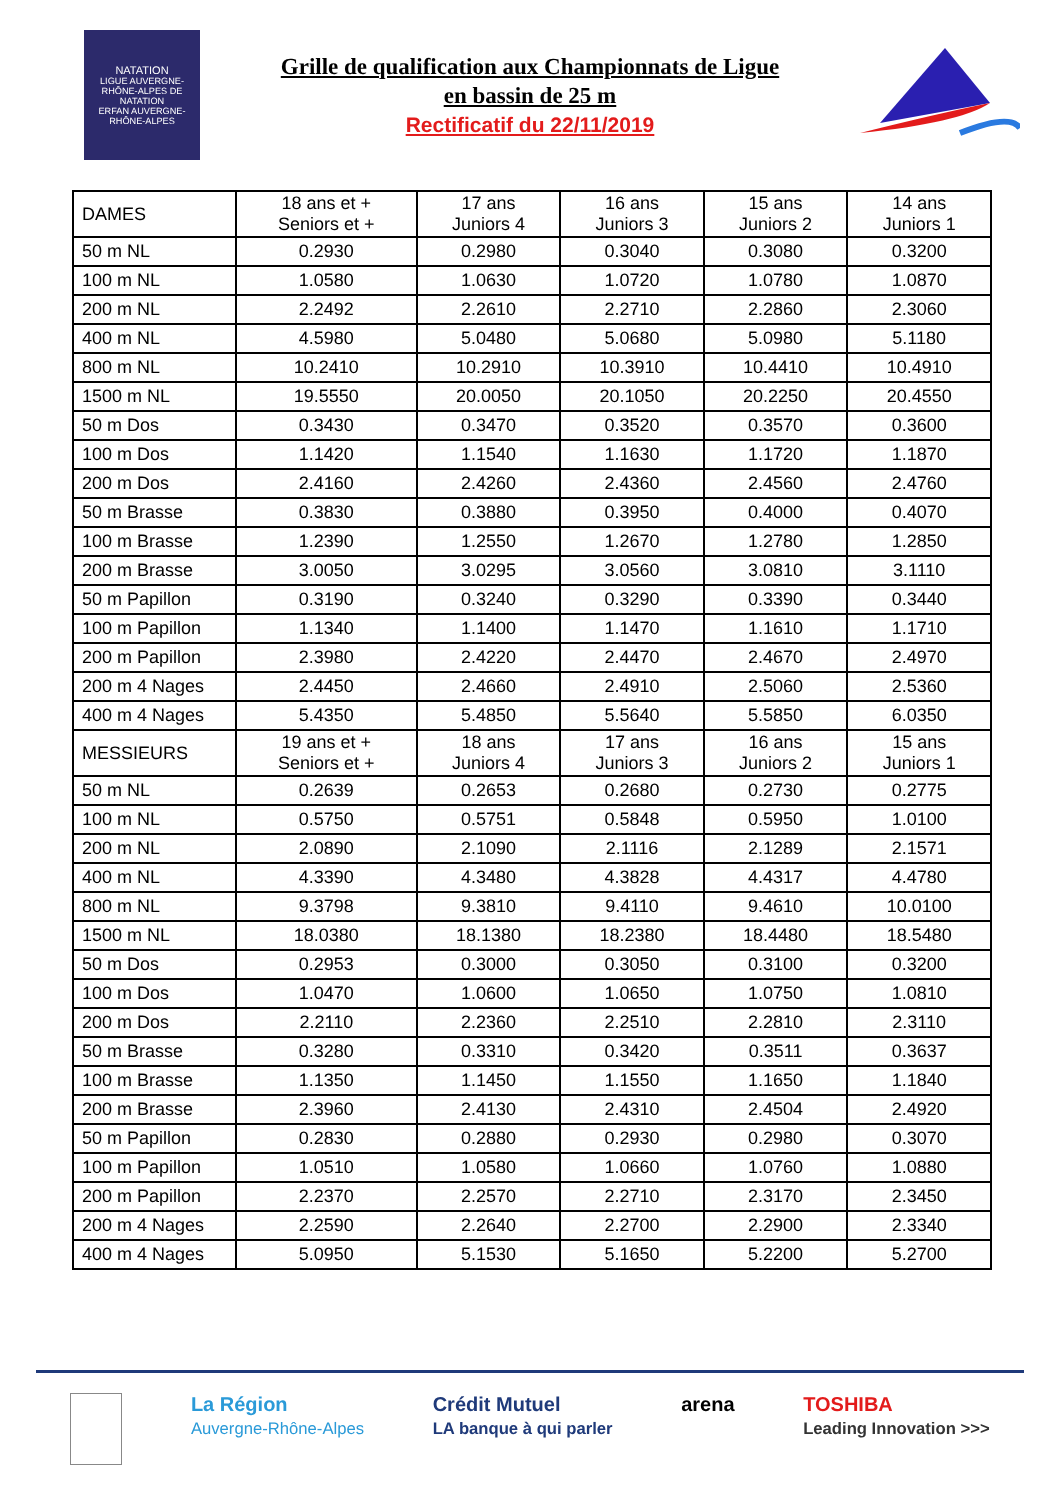NATATION
LIGUE AUVERGNE-RHÔNE-ALPES DE NATATION
ERFAN AUVERGNE-RHÔNE-ALPES
Grille de qualification aux Championnats de Ligue
en bassin de 25 m
Rectificatif du 22/11/2019
| DAMES | 18 ans et + Seniors et + | 17 ans Juniors 4 | 16 ans Juniors 3 | 15 ans Juniors 2 | 14 ans Juniors 1 |
| --- | --- | --- | --- | --- | --- |
| 50 m NL | 0.2930 | 0.2980 | 0.3040 | 0.3080 | 0.3200 |
| 100 m NL | 1.0580 | 1.0630 | 1.0720 | 1.0780 | 1.0870 |
| 200 m NL | 2.2492 | 2.2610 | 2.2710 | 2.2860 | 2.3060 |
| 400 m NL | 4.5980 | 5.0480 | 5.0680 | 5.0980 | 5.1180 |
| 800 m NL | 10.2410 | 10.2910 | 10.3910 | 10.4410 | 10.4910 |
| 1500 m NL | 19.5550 | 20.0050 | 20.1050 | 20.2250 | 20.4550 |
| 50 m Dos | 0.3430 | 0.3470 | 0.3520 | 0.3570 | 0.3600 |
| 100 m Dos | 1.1420 | 1.1540 | 1.1630 | 1.1720 | 1.1870 |
| 200 m Dos | 2.4160 | 2.4260 | 2.4360 | 2.4560 | 2.4760 |
| 50 m Brasse | 0.3830 | 0.3880 | 0.3950 | 0.4000 | 0.4070 |
| 100 m Brasse | 1.2390 | 1.2550 | 1.2670 | 1.2780 | 1.2850 |
| 200 m Brasse | 3.0050 | 3.0295 | 3.0560 | 3.0810 | 3.1110 |
| 50 m Papillon | 0.3190 | 0.3240 | 0.3290 | 0.3390 | 0.3440 |
| 100 m Papillon | 1.1340 | 1.1400 | 1.1470 | 1.1610 | 1.1710 |
| 200 m Papillon | 2.3980 | 2.4220 | 2.4470 | 2.4670 | 2.4970 |
| 200 m 4 Nages | 2.4450 | 2.4660 | 2.4910 | 2.5060 | 2.5360 |
| 400 m 4 Nages | 5.4350 | 5.4850 | 5.5640 | 5.5850 | 6.0350 |
| MESSIEURS | 19 ans et + Seniors et + | 18 ans Juniors 4 | 17 ans Juniors 3 | 16 ans Juniors 2 | 15 ans Juniors 1 |
| 50 m NL | 0.2639 | 0.2653 | 0.2680 | 0.2730 | 0.2775 |
| 100 m NL | 0.5750 | 0.5751 | 0.5848 | 0.5950 | 1.0100 |
| 200 m NL | 2.0890 | 2.1090 | 2.1116 | 2.1289 | 2.1571 |
| 400 m NL | 4.3390 | 4.3480 | 4.3828 | 4.4317 | 4.4780 |
| 800 m NL | 9.3798 | 9.3810 | 9.4110 | 9.4610 | 10.0100 |
| 1500 m NL | 18.0380 | 18.1380 | 18.2380 | 18.4480 | 18.5480 |
| 50 m Dos | 0.2953 | 0.3000 | 0.3050 | 0.3100 | 0.3200 |
| 100 m Dos | 1.0470 | 1.0600 | 1.0650 | 1.0750 | 1.0810 |
| 200 m Dos | 2.2110 | 2.2360 | 2.2510 | 2.2810 | 2.3110 |
| 50 m Brasse | 0.3280 | 0.3310 | 0.3420 | 0.3511 | 0.3637 |
| 100 m Brasse | 1.1350 | 1.1450 | 1.1550 | 1.1650 | 1.1840 |
| 200 m Brasse | 2.3960 | 2.4130 | 2.4310 | 2.4504 | 2.4920 |
| 50 m Papillon | 0.2830 | 0.2880 | 0.2930 | 0.2980 | 0.3070 |
| 100 m Papillon | 1.0510 | 1.0580 | 1.0660 | 1.0760 | 1.0880 |
| 200 m Papillon | 2.2370 | 2.2570 | 2.2710 | 2.3170 | 2.3450 |
| 200 m 4 Nages | 2.2590 | 2.2640 | 2.2700 | 2.2900 | 2.3340 |
| 400 m 4 Nages | 5.0950 | 5.1530 | 5.1650 | 5.2200 | 5.2700 |
La Région
Auvergne-Rhône-Alpes Crédit Mutuel
LA banque à qui parler arena TOSHIBA
Leading Innovation >>>